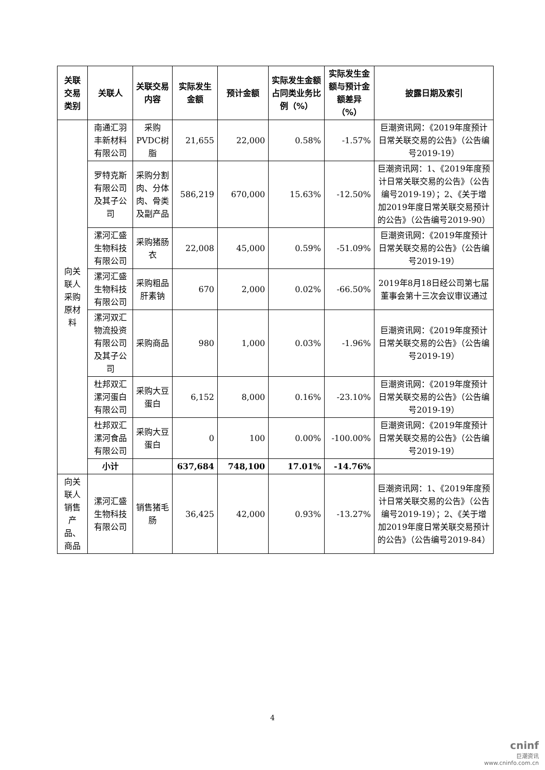| 关联交易类别 | 关联人 | 关联交易内容 | 实际发生金额 | 预计金额 | 实际发生金额占同类业务比例（%） | 实际发生金额与预计金额差异（%） | 披露日期及索引 |
| --- | --- | --- | --- | --- | --- | --- | --- |
| 向关联人采购原材料 | 南通汇羽丰新材料有限公司 | 采购PVDC树脂 | 21,655 | 22,000 | 0.58% | -1.57% | 巨潮资讯网：《2019年度预计日常关联交易的公告》（公告编号2019-19） |
| | 罗特克斯有限公司及其子公司 | 采购分割肉、分体肉、骨类及副产品 | 586,219 | 670,000 | 15.63% | -12.50% | 巨潮资讯网：1、《2019年度预计日常关联交易的公告》（公告编号2019-19）；2、《关于增加2019年度日常关联交易预计的公告》（公告编号2019-90） |
| | 漯河汇盛生物科技有限公司 | 采购猪肠衣 | 22,008 | 45,000 | 0.59% | -51.09% | 巨潮资讯网：《2019年度预计日常关联交易的公告》（公告编号2019-19） |
| | 漯河汇盛生物科技有限公司 | 采购粗品肝素钠 | 670 | 2,000 | 0.02% | -66.50% | 2019年8月18日经公司第七届董事会第十三次会议审议通过 |
| | 漯河双汇物流投资有限公司及其子公司 | 采购商品 | 980 | 1,000 | 0.03% | -1.96% | 巨潮资讯网：《2019年度预计日常关联交易的公告》（公告编号2019-19） |
| | 杜邦双汇漯河蛋白有限公司 | 采购大豆蛋白 | 6,152 | 8,000 | 0.16% | -23.10% | 巨潮资讯网：《2019年度预计日常关联交易的公告》（公告编号2019-19） |
| | 杜邦双汇漯河食品有限公司 | 采购大豆蛋白 | 0 | 100 | 0.00% | -100.00% | 巨潮资讯网：《2019年度预计日常关联交易的公告》（公告编号2019-19） |
| | 小计 | | 637,684 | 748,100 | 17.01% | -14.76% | |
| 向关联人销售产品、商品 | 漯河汇盛生物科技有限公司 | 销售猪毛肠 | 36,425 | 42,000 | 0.93% | -13.27% | 巨潮资讯网：1、《2019年度预计日常关联交易的公告》（公告编号2019-19）；2、《关于增加2019年度日常关联交易预计的公告》（公告编号2019-84） |
4
cninf
巨潮资讯
www.cninfo.com.cn